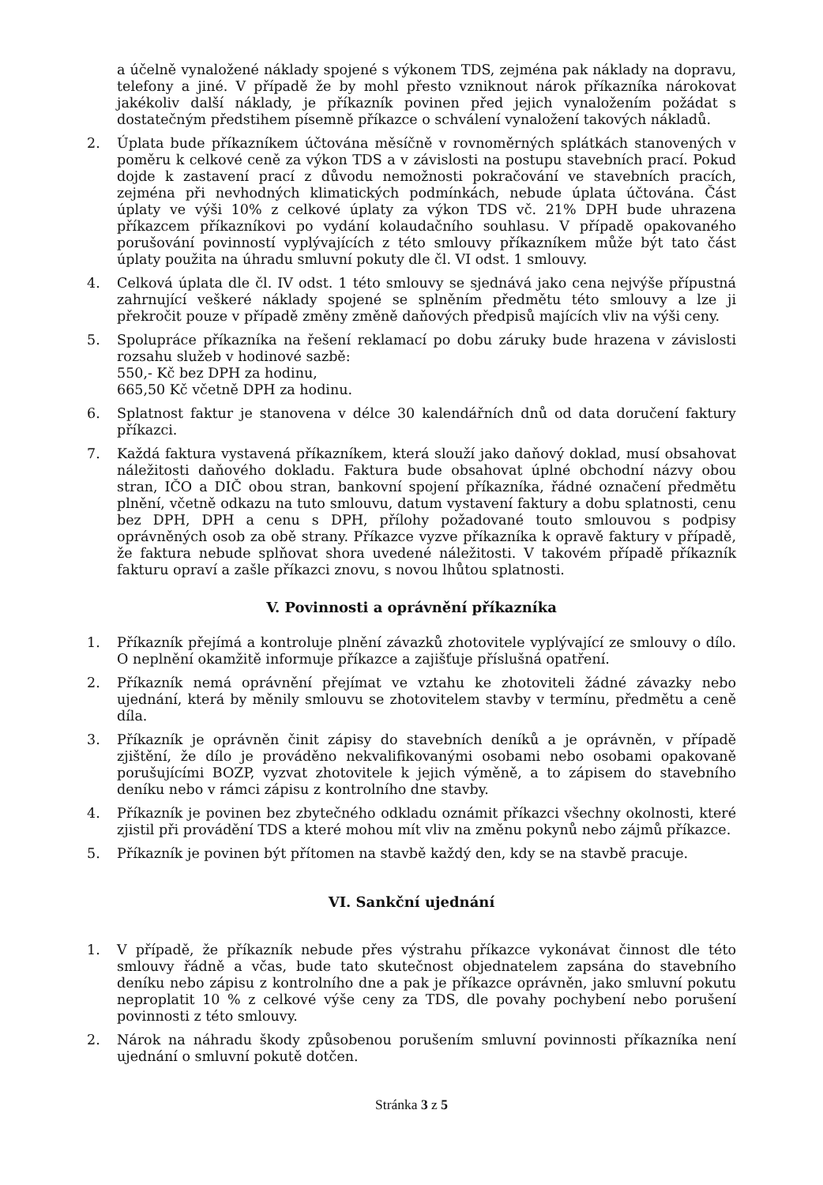a účelně vynaložené náklady spojené s výkonem TDS, zejména pak náklady na dopravu, telefony a jiné. V případě že by mohl přesto vzniknout nárok příkazníka nárokovat jakékoliv další náklady, je příkazník povinen před jejich vynaložením požádat s dostatečným předstihem písemně příkazce o schválení vynaložení takových nákladů.
2. Úplata bude příkazníkem účtována měsíčně v rovnoměrných splátkách stanovených v poměru k celkové ceně za výkon TDS a v závislosti na postupu stavebních prací. Pokud dojde k zastavení prací z důvodu nemožnosti pokračování ve stavebních pracích, zejména při nevhodných klimatických podmínkách, nebude úplata účtována. Část úplaty ve výši 10% z celkové úplaty za výkon TDS vč. 21% DPH bude uhrazena příkazcem příkazníkovi po vydání kolaudačního souhlasu. V případě opakovaného porušování povinností vyplývajících z této smlouvy příkazníkem může být tato část úplaty použita na úhradu smluvní pokuty dle čl. VI odst. 1 smlouvy.
4. Celková úplata dle čl. IV odst. 1 této smlouvy se sjednává jako cena nejvýše přípustná zahrnující veškeré náklady spojené se splněním předmětu této smlouvy a lze ji překročit pouze v případě změny změně daňových předpisů majících vliv na výši ceny.
5. Spolupráce příkazníka na řešení reklamací po dobu záruky bude hrazena v závislosti rozsahu služeb v hodinové sazbě:
550,- Kč bez DPH za hodinu,
665,50 Kč včetně DPH za hodinu.
6. Splatnost faktur je stanovena v délce 30 kalendářních dnů od data doručení faktury příkazci.
7. Každá faktura vystavená příkazníkem, která slouží jako daňový doklad, musí obsahovat náležitosti daňového dokladu. Faktura bude obsahovat úplné obchodní názvy obou stran, IČO a DIČ obou stran, bankovní spojení příkazníka, řádné označení předmětu plnění, včetně odkazu na tuto smlouvu, datum vystavení faktury a dobu splatnosti, cenu bez DPH, DPH a cenu s DPH, přílohy požadované touto smlouvou s podpisy oprávněných osob za obě strany. Příkazce vyzve příkazníka k opravě faktury v případě, že faktura nebude splňovat shora uvedené náležitosti. V takovém případě příkazník fakturu opraví a zašle příkazci znovu, s novou lhůtou splatnosti.
V. Povinnosti a oprávnění příkazníka
1. Příkazník přejímá a kontroluje plnění závazků zhotovitele vyplývající ze smlouvy o dílo. O neplnění okamžitě informuje příkazce a zajišťuje příslušná opatření.
2. Příkazník nemá oprávnění přejímat ve vztahu ke zhotoviteli žádné závazky nebo ujednání, která by měnily smlouvu se zhotovitelem stavby v termínu, předmětu a ceně díla.
3. Příkazník je oprávněn činit zápisy do stavebních deníků a je oprávněn, v případě zjištění, že dílo je prováděno nekvalifikovanými osobami nebo osobami opakovaně porušujícími BOZP, vyzvat zhotovitele k jejich výměně, a to zápisem do stavebního deníku nebo v rámci zápisu z kontrolního dne stavby.
4. Příkazník je povinen bez zbytečného odkladu oznámit příkazci všechny okolnosti, které zjistil při provádění TDS a které mohou mít vliv na změnu pokynů nebo zájmů příkazce.
5. Příkazník je povinen být přítomen na stavbě každý den, kdy se na stavbě pracuje.
VI. Sankční ujednání
1. V případě, že příkazník nebude přes výstrahu příkazce vykonávat činnost dle této smlouvy řádně a včas, bude tato skutečnost objednatelem zapsána do stavebního deníku nebo zápisu z kontrolního dne a pak je příkazce oprávněn, jako smluvní pokutu neproplatit 10 % z celkové výše ceny za TDS, dle povahy pochybení nebo porušení povinnosti z této smlouvy.
2. Nárok na náhradu škody způsobenou porušením smluvní povinnosti příkazníka není ujednání o smluvní pokutě dotčen.
Stránka 3 z 5